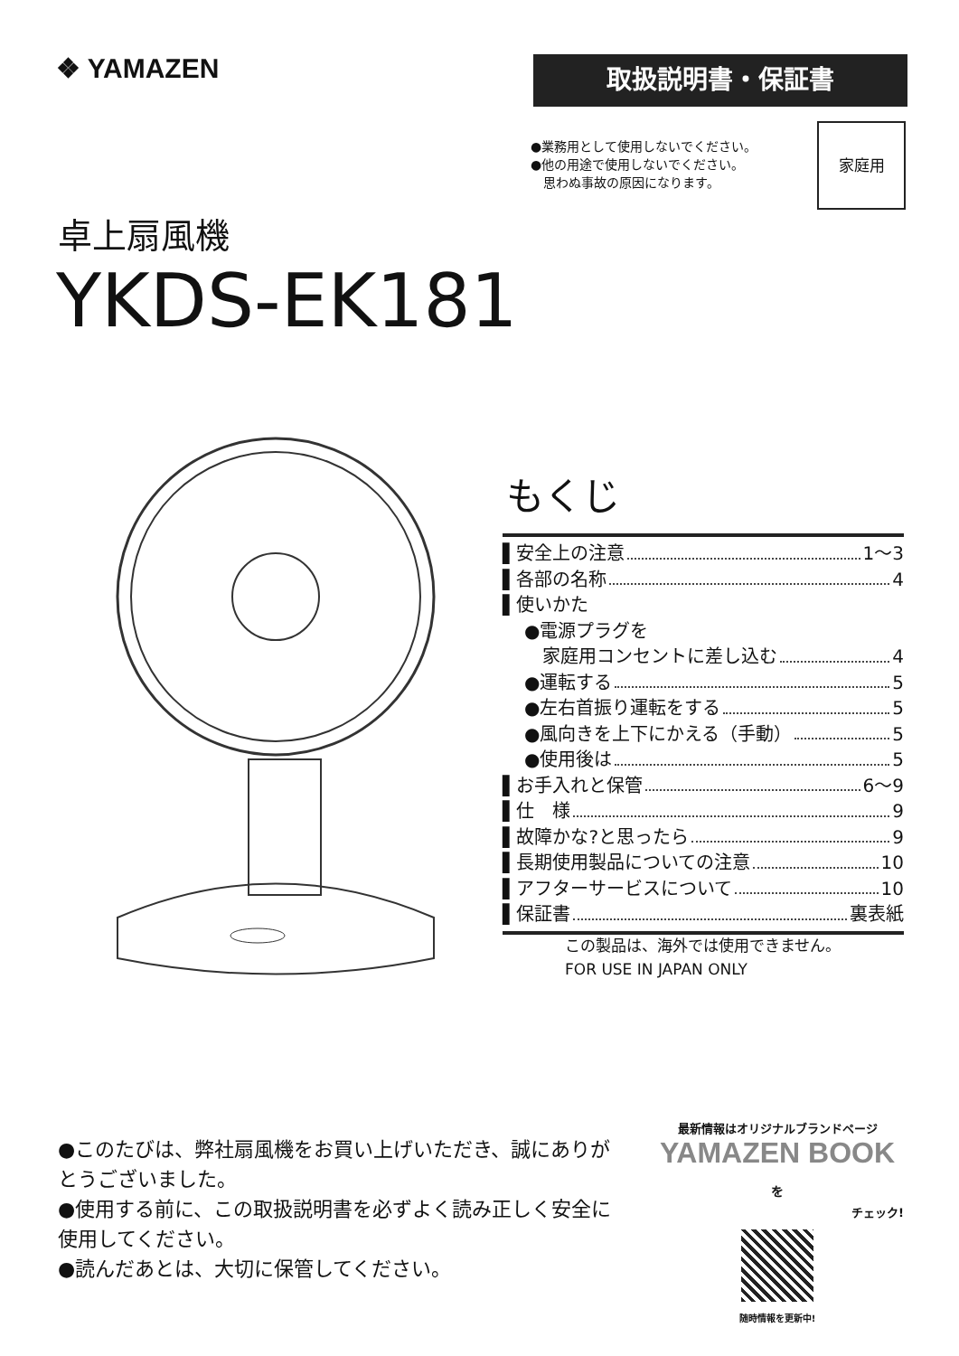❖ YAMAZEN 取扱説明書・保証書
●業務用として使用しないでください。
●他の用途で使用しないでください。
　思わぬ事故の原因になります。
家庭用
卓上扇風機
YKDS-EK181
もくじ
▌安全上の注意 1〜3
▌各部の名称 4
▌使いかた
●電源プラグを
　家庭用コンセントに差し込む 4
●運転する 5
●左右首振り運転をする 5
●風向きを上下にかえる（手動） 5
●使用後は 5
▌お手入れと保管 6〜9
▌仕　様 9
▌故障かな?と思ったら 9
▌長期使用製品についての注意 10
▌アフターサービスについて 10
▌保証書 裏表紙
この製品は、海外では使用できません。
FOR USE IN JAPAN ONLY
●このたびは、弊社扇風機をお買い上げいただき、誠にありがとうございました。
●使用する前に、この取扱説明書を必ずよく読み正しく安全に使用してください。
●読んだあとは、大切に保管してください。
最新情報はオリジナルブランドページ
YAMAZEN BOOK を
チェック!
随時情報を更新中!